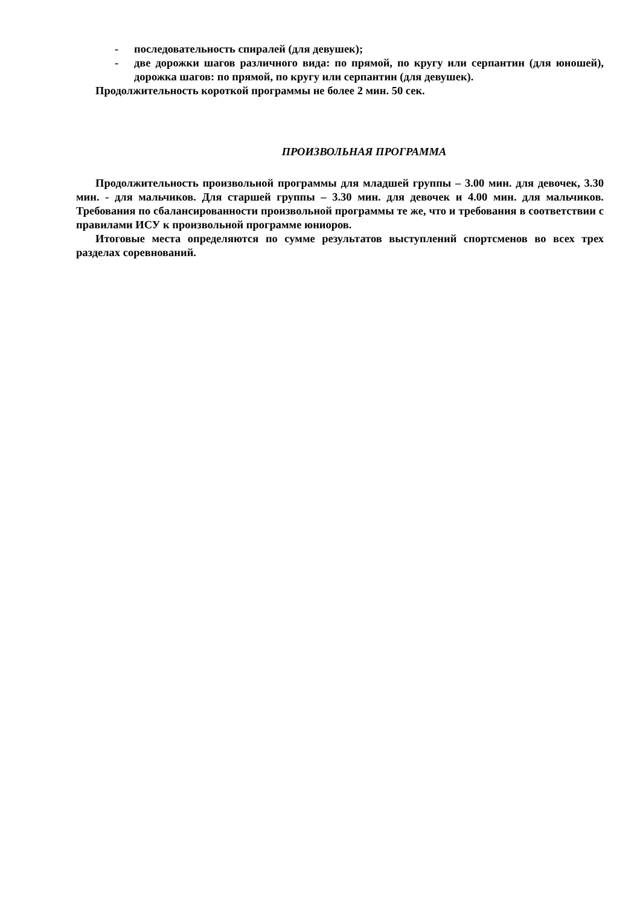- последовательность спиралей (для девушек);
- две дорожки шагов различного вида: по прямой, по кругу или серпантин (для юношей), дорожка шагов: по прямой, по кругу или серпантин (для девушек).
Продолжительность короткой программы не более 2 мин. 50 сек.
ПРОИЗВОЛЬНАЯ ПРОГРАММА
Продолжительность произвольной программы для младшей группы – 3.00 мин. для девочек, 3.30 мин. - для мальчиков. Для старшей группы – 3.30 мин. для девочек и 4.00 мин. для мальчиков. Требования по сбалансированности произвольной программы те же, что и требования в соответствии с правилами ИСУ к произвольной программе юниоров.
Итоговые места определяются по сумме результатов выступлений спортсменов во всех трех разделах соревнований.